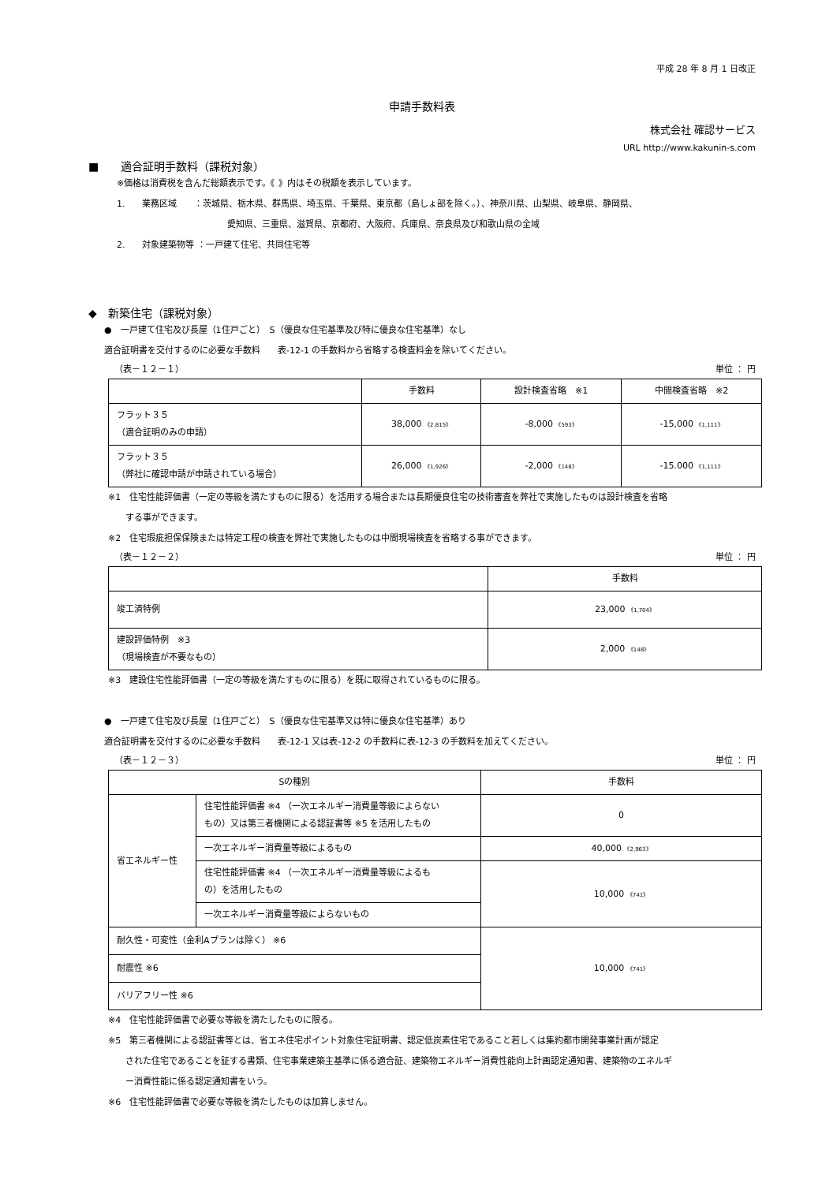平成 28 年 8 月 1 日改正
申請手数料表
株式会社 確認サービス
URL http://www.kakunin-s.com
■　　適合証明手数料（課税対象）
※価格は消費税を含んだ総額表示です。《 》内はその税額を表示しています。
1.　　業務区域　　：茨城県、栃木県、群馬県、埼玉県、千葉県、東京都（島しょ部を除く。）、神奈川県、山梨県、岐阜県、静岡県、
愛知県、三重県、滋賀県、京都府、大阪府、兵庫県、奈良県及び和歌山県の全域
2.　　対象建築物等 ：一戸建て住宅、共同住宅等
◆　新築住宅（課税対象）
●　一戸建て住宅及び長屋（1住戸ごと）　S（優良な住宅基準及び特に優良な住宅基準）なし
適合証明書を交付するのに必要な手数料　　表-12-1 の手数料から省略する検査料金を除いてください。
（表－１２－１） 単位 ： 円
| | 手数料 | 設計検査省略 ※1 | 中間検査省略 ※2 |
| --- | --- | --- | --- |
| フラット３５ （適合証明のみの申請） | 38,000 《2,815》 | -8,000 《593》 | -15,000 《1,111》 |
| フラット３５ （弊社に確認申請が申請されている場合） | 26,000 《1,926》 | -2,000 《148》 | -15.000 《1,111》 |
※1　住宅性能評価書（一定の等級を満たすものに限る）を活用する場合または長期優良住宅の技術審査を弊社で実施したものは設計検査を省略
　　する事ができます。
※2　住宅瑕疵担保保険または特定工程の検査を弊社で実施したものは中間現場検査を省略する事ができます。
（表－１２－２） 単位 ： 円
| | 手数料 |
| --- | --- |
| 竣工済特例 | 23,000 《1,704》 |
| 建設評価特例 ※3 （現場検査が不要なもの） | 2,000 《148》 |
※3　建設住宅性能評価書（一定の等級を満たすものに限る）を既に取得されているものに限る。
●　一戸建て住宅及び長屋（1住戸ごと）　S（優良な住宅基準又は特に優良な住宅基準）あり
適合証明書を交付するのに必要な手数料　　表-12-1 又は表-12-2 の手数料に表-12-3 の手数料を加えてください。
（表－１２－３） 単位 ： 円
| Sの種別 | | 手数料 |
| --- | --- | --- |
| 省エネルギー性 | 住宅性能評価書 ※4 （一次エネルギー消費量等級によらない もの）又は第三者機関による認証書等 ※5 を活用したもの | 0 |
| | 一次エネルギー消費量等級によるもの | 40,000 《2,963》 |
| | 住宅性能評価書 ※4 （一次エネルギー消費量等級によるも の）を活用したもの | 10,000 《741》 |
| | 一次エネルギー消費量等級によらないもの | |
| 耐久性・可変性（金利Aプランは除く） ※6 | | 10,000 《741》 |
| 耐震性 ※6 | | |
| バリアフリー性 ※6 | | |
※4　住宅性能評価書で必要な等級を満たしたものに限る。
※5　第三者機関による認証書等とは、省エネ住宅ポイント対象住宅証明書、認定低炭素住宅であること若しくは集約都市開発事業計画が認定
　　された住宅であることを証する書類、住宅事業建築主基準に係る適合証、建築物エネルギー消費性能向上計画認定通知書、建築物のエネルギ
　　ー消費性能に係る認定通知書をいう。
※6　住宅性能評価書で必要な等級を満たしたものは加算しません。